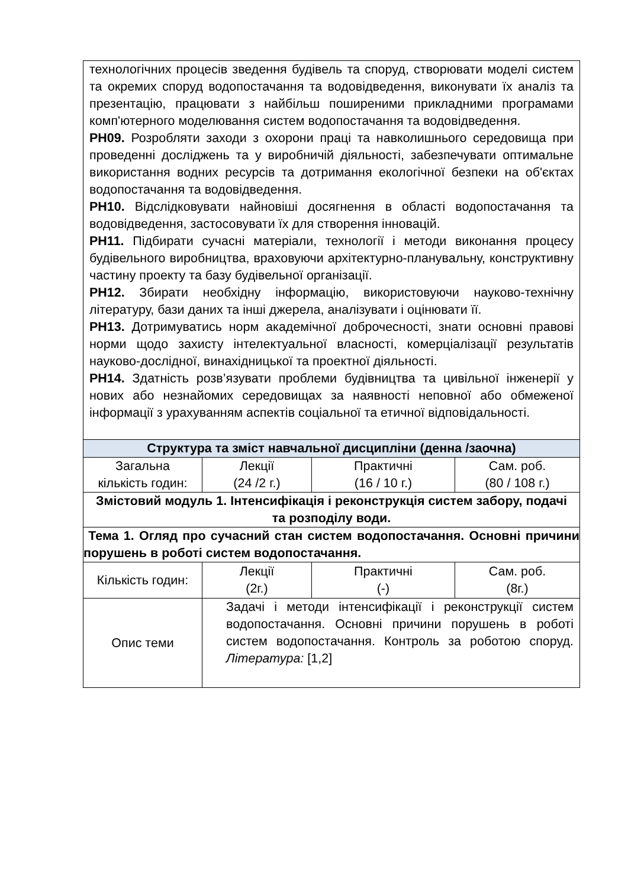| технологічних процесів зведення будівель та споруд, створювати моделі систем та окремих споруд водопостачання та водовідведення, виконувати їх аналіз та презентацію, працювати з найбільш поширеними прикладними програмами комп'ютерного моделювання систем водопостачання та водовідведення. РН09. Розробляти заходи з охорони праці та навколишнього середовища при проведенні досліджень та у виробничій діяльності, забезпечувати оптимальне використання водних ресурсів та дотримання екологічної безпеки на об'єктах водопостачання та водовідведення. РН10. Відслідковувати найновіші досягнення в області водопостачання та водовідведення, застосовувати їх для створення інновацій. РН11. Підбирати сучасні матеріали, технології і методи виконання процесу будівельного виробництва, враховуючи архітектурно-планувальну, конструктивну частину проекту та базу будівельної організації. РН12. Збирати необхідну інформацію, використовуючи науково-технічну літературу, бази даних та інші джерела, аналізувати і оцінювати її. РН13. Дотримуватись норм академічної доброчесності, знати основні правові норми щодо захисту інтелектуальної власності, комерціалізації результатів науково-дослідної, винахідницької та проектної діяльності. РН14. Здатність розв’язувати проблеми будівництва та цивільної інженерії у нових або незнайомих середовищах за наявності неповної або обмеженої інформації з урахуванням аспектів соціальної та етичної відповідальності. | | | |
| Структура та зміст навчальної дисципліни (денна /заочна) | | | |
| Загальна кількість годин: | Лекції (24 /2 г.) | Практичні (16 / 10 г.) | Сам. роб. (80 / 108 г.) |
| Змістовий модуль 1. Інтенсифікація і реконструкція систем забору, подачі та розподілу води. | | | |
| Тема 1. Огляд про сучасний стан систем водопостачання. Основні причини порушень в роботі систем водопостачання. | | | |
| Кількість годин: | Лекції (2г.) | Практичні (-) | Сам. роб. (8г.) |
| Опис теми | Задачі і методи інтенсифікації і реконструкції систем водопостачання. Основні причини порушень в роботі систем водопостачання. Контроль за роботою споруд. Література: [1,2] | | |